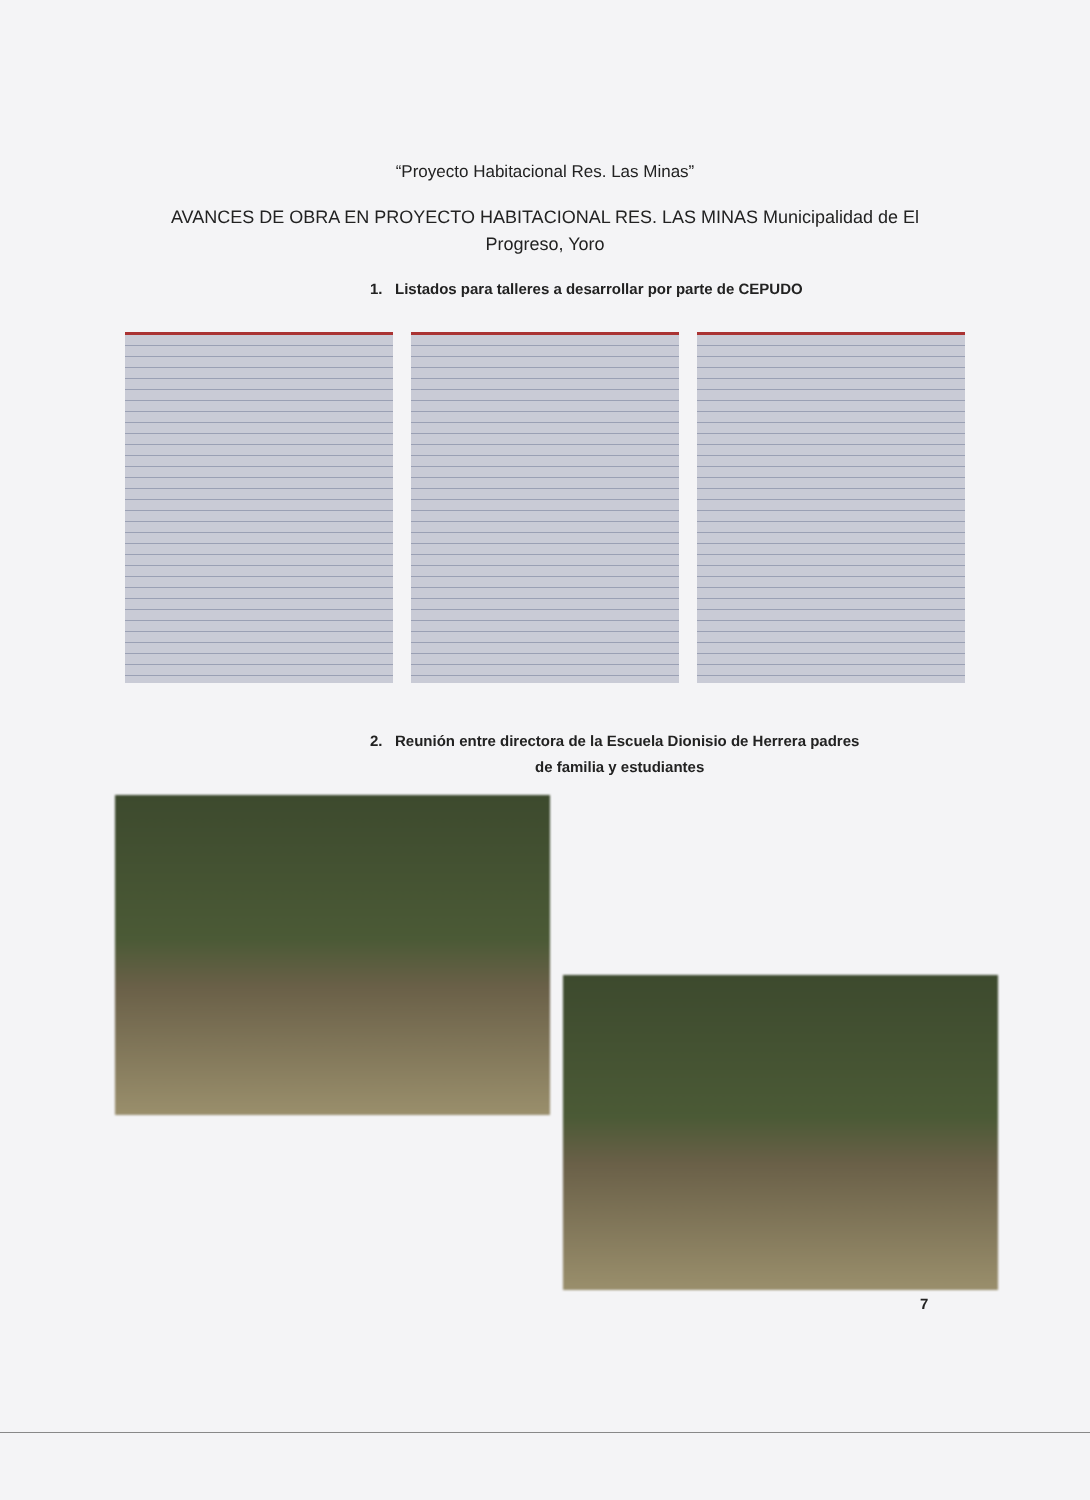“Proyecto Habitacional Res. Las Minas”
AVANCES DE OBRA EN PROYECTO HABITACIONAL RES. LAS MINAS Municipalidad de El Progreso, Yoro
1. Listados para talleres a desarrollar por parte de CEPUDO
2. Reunión entre directora de la Escuela Dionisio de Herrera padres
de familia y estudiantes
7